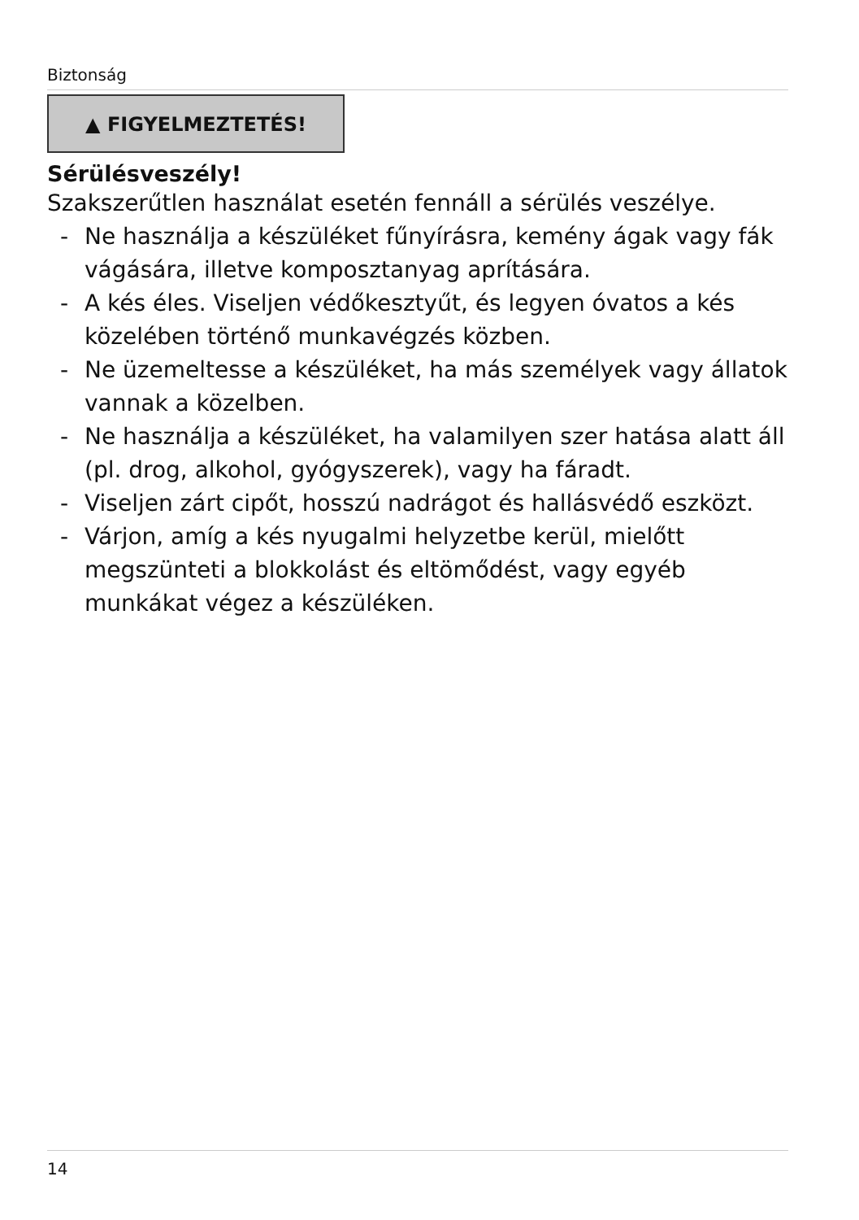Biztonság
▲ FIGYELMEZTETÉS!
Sérülésveszély!
Szakszerűtlen használat esetén fennáll a sérülés veszélye.
- Ne használja a készüléket fűnyírásra, kemény ágak vagy fák vágására, illetve komposztanyag aprítására.
- A kés éles. Viseljen védőkesztyűt, és legyen óvatos a kés közelében történő munkavégzés közben.
- Ne üzemeltesse a készüléket, ha más személyek vagy állatok vannak a közelben.
- Ne használja a készüléket, ha valamilyen szer hatása alatt áll (pl. drog, alkohol, gyógyszerek), vagy ha fáradt.
- Viseljen zárt cipőt, hosszú nadrágot és hallásvédő eszközt.
- Várjon, amíg a kés nyugalmi helyzetbe kerül, mielőtt megszünteti a blokkolást és eltömődést, vagy egyéb munkákat végez a készüléken.
14